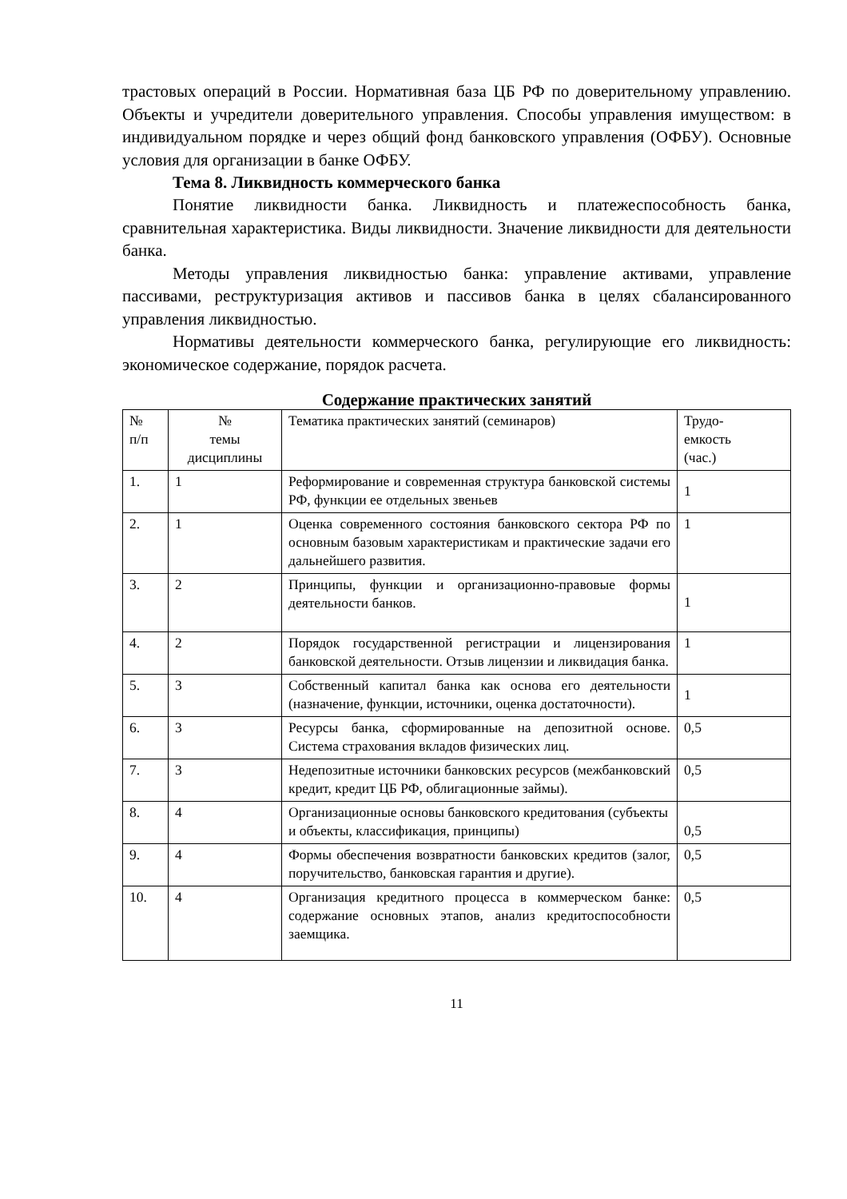трастовых операций в России. Нормативная база ЦБ РФ по доверительному управлению. Объекты и учредители доверительного управления. Способы управления имуществом: в индивидуальном порядке и через общий фонд банковского управления (ОФБУ). Основные условия для организации в банке ОФБУ.
Тема 8. Ликвидность коммерческого банка
Понятие ликвидности банка. Ликвидность и платежеспособность банка, сравнительная характеристика. Виды ликвидности. Значение ликвидности для деятельности банка.
Методы управления ликвидностью банка: управление активами, управление пассивами, реструктуризация активов и пассивов банка в целях сбалансированного управления ликвидностью.
Нормативы деятельности коммерческого банка, регулирующие его ликвидность: экономическое содержание, порядок расчета.
Содержание практических занятий
| № п/п | № темы дисциплины | Тематика практических занятий (семинаров) | Трудо- емкость (час.) |
| 1. | 1 | Реформирование и современная структура банковской системы РФ, функции ее отдельных звеньев | 1 |
| 2. | 1 | Оценка современного состояния банковского сектора РФ по основным базовым характеристикам и практические задачи его дальнейшего развития. | 1 |
| 3. | 2 | Принципы, функции и организационно-правовые формы деятельности банков. | 1 |
| 4. | 2 | Порядок государственной регистрации и лицензирования банковской деятельности. Отзыв лицензии и ликвидация банка. | 1 |
| 5. | 3 | Собственный капитал банка как основа его деятельности (назначение, функции, источники, оценка достаточности). | 1 |
| 6. | 3 | Ресурсы банка, сформированные на депозитной основе. Система страхования вкладов физических лиц. | 0,5 |
| 7. | 3 | Недепозитные источники банковских ресурсов (межбанковский кредит, кредит ЦБ РФ, облигационные займы). | 0,5 |
| 8. | 4 | Организационные основы банковского кредитования (субъекты и объекты, классификация, принципы) | 0,5 |
| 9. | 4 | Формы обеспечения возвратности банковских кредитов (залог, поручительство, банковская гарантия и другие). | 0,5 |
| 10. | 4 | Организация кредитного процесса в коммерческом банке: содержание основных этапов, анализ кредитоспособности заемщика. | 0,5 |
11